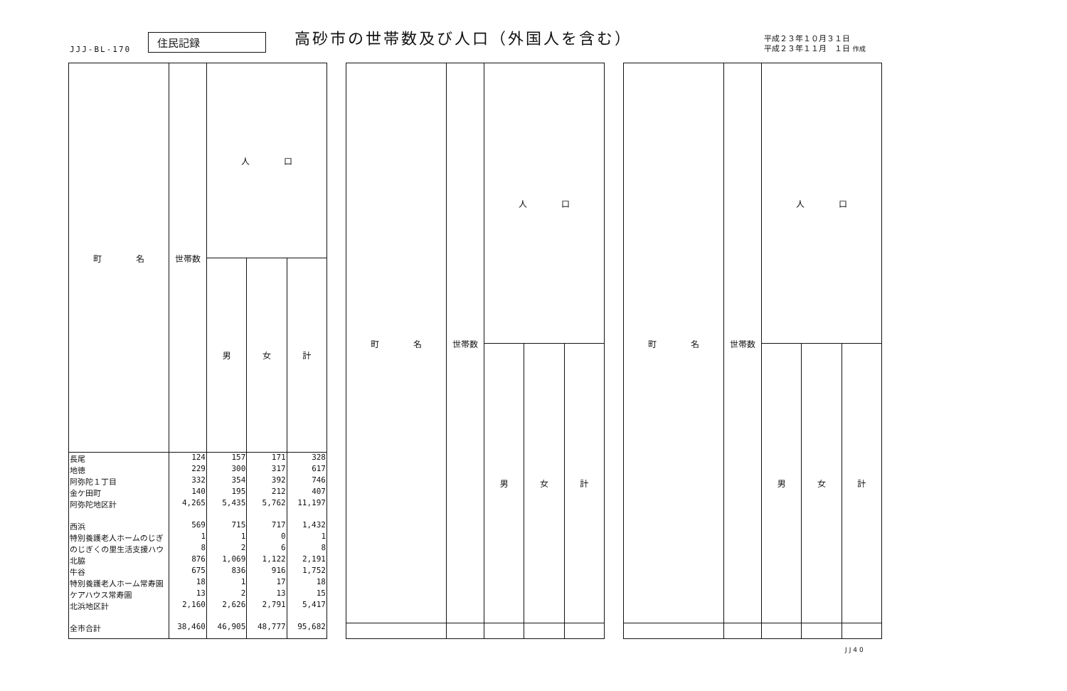JJJ-BL-170
住民記録
高砂市の世帯数及び人口（外国人を含む）
平成２３年１０月３１日
平成２３年１１月　１日 作成
| 町 名 | 世帯数 | 人 口 | | |
| --- | --- | --- | --- | --- |
| | | 男 | 女 | 計 |
| 長尾 | 124 | 157 | 171 | 328 |
| 地徳 | 229 | 300 | 317 | 617 |
| 阿弥陀１丁目 | 332 | 354 | 392 | 746 |
| 金ケ田町 | 140 | 195 | 212 | 407 |
| 阿弥陀地区計 | 4,265 | 5,435 | 5,762 | 11,197 |
| 西浜 | 569 | 715 | 717 | 1,432 |
| 特別養護老人ホームのじぎ | 1 | 1 | 0 | 1 |
| のじぎくの里生活支援ハウ | 8 | 2 | 6 | 8 |
| 北脇 | 876 | 1,069 | 1,122 | 2,191 |
| 牛谷 | 675 | 836 | 916 | 1,752 |
| 特別養護老人ホーム常寿園 | 18 | 1 | 17 | 18 |
| ケアハウス常寿園 | 13 | 2 | 13 | 15 |
| 北浜地区計 | 2,160 | 2,626 | 2,791 | 5,417 |
| 全市合計 | 38,460 | 46,905 | 48,777 | 95,682 |
| 町 名 | 世帯数 | 人 口 | | |
| --- | --- | --- | --- | --- |
| | | 男 | 女 | 計 |
| 町 名 | 世帯数 | 人 口 | | |
| --- | --- | --- | --- | --- |
| | | 男 | 女 | 計 |
JJ40